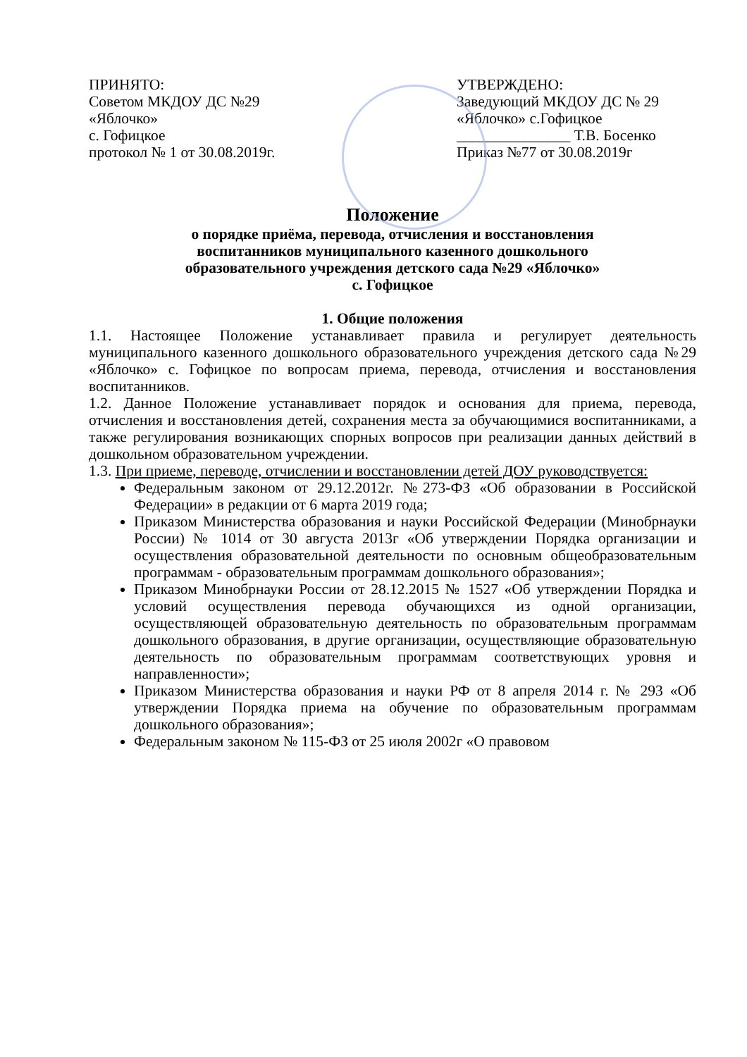ПРИНЯТО:
Советом МКДОУ ДС №29
«Яблочко»
с. Гофицкое
протокол № 1 от 30.08.2019г.
УТВЕРЖДЕНО:
Заведующий МКДОУ ДС № 29
«Яблочко» с.Гофицкое
_______________ Т.В. Босенко
Приказ №77 от 30.08.2019г
Положение
о порядке приёма, перевода, отчисления и восстановления
воспитанников муниципального казенного дошкольного
образовательного учреждения детского сада №29 «Яблочко»
с. Гофицкое
1. Общие положения
1.1. Настоящее Положение устанавливает правила и регулирует деятельность муниципального казенного дошкольного образовательного учреждения детского сада №29 «Яблочко» с. Гофицкое по вопросам приема, перевода, отчисления и восстановления воспитанников.
1.2. Данное Положение устанавливает порядок и основания для приема, перевода, отчисления и восстановления детей, сохранения места за обучающимися воспитанниками, а также регулирования возникающих спорных вопросов при реализации данных действий в дошкольном образовательном учреждении.
1.3. При приеме, переводе, отчислении и восстановлении детей ДОУ руководствуется:
Федеральным законом от 29.12.2012г. №273-ФЗ «Об образовании в Российской Федерации» в редакции от 6 марта 2019 года;
Приказом Министерства образования и науки Российской Федерации (Минобрнауки России) № 1014 от 30 августа 2013г «Об утверждении Порядка организации и осуществления образовательной деятельности по основным общеобразовательным программам - образовательным программам дошкольного образования»;
Приказом Минобрнауки России от 28.12.2015 № 1527 «Об утверждении Порядка и условий осуществления перевода обучающихся из одной организации, осуществляющей образовательную деятельность по образовательным программам дошкольного образования, в другие организации, осуществляющие образовательную деятельность по образовательным программам соответствующих уровня и направленности»;
Приказом Министерства образования и науки РФ от 8 апреля 2014 г. № 293 «Об утверждении Порядка приема на обучение по образовательным программам дошкольного образования»;
Федеральным законом № 115-ФЗ от 25 июля 2002г «О правовом